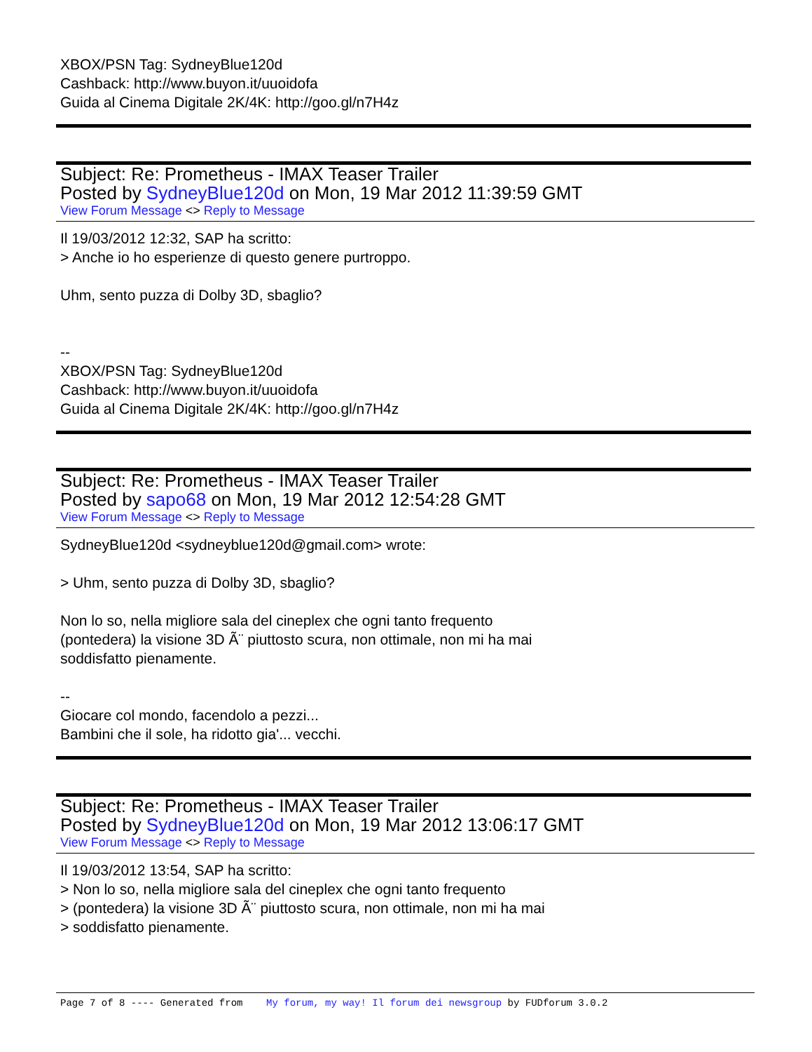XBOX/PSN Tag: SydneyBlue120d
Cashback: http://www.buyon.it/uuoidofa
Guida al Cinema Digitale 2K/4K: http://goo.gl/n7H4z
Subject: Re: Prometheus - IMAX Teaser Trailer
Posted by SydneyBlue120d on Mon, 19 Mar 2012 11:39:59 GMT
View Forum Message <> Reply to Message
Il 19/03/2012 12:32, SAP ha scritto:
> Anche io ho esperienze di questo genere purtroppo.
Uhm, sento puzza di Dolby 3D, sbaglio?
--
XBOX/PSN Tag: SydneyBlue120d
Cashback: http://www.buyon.it/uuoidofa
Guida al Cinema Digitale 2K/4K: http://goo.gl/n7H4z
Subject: Re: Prometheus - IMAX Teaser Trailer
Posted by sapo68 on Mon, 19 Mar 2012 12:54:28 GMT
View Forum Message <> Reply to Message
SydneyBlue120d <sydneyblue120d@gmail.com> wrote:
> Uhm, sento puzza di Dolby 3D, sbaglio?
Non lo so, nella migliore sala del cineplex che ogni tanto frequento
(pontedera) la visione 3D Ã¨ piuttosto scura, non ottimale, non mi ha mai
soddisfatto pienamente.
--
Giocare col mondo, facendolo a pezzi...
Bambini che il sole, ha ridotto gia'... vecchi.
Subject: Re: Prometheus - IMAX Teaser Trailer
Posted by SydneyBlue120d on Mon, 19 Mar 2012 13:06:17 GMT
View Forum Message <> Reply to Message
Il 19/03/2012 13:54, SAP ha scritto:
> Non lo so, nella migliore sala del cineplex che ogni tanto frequento
> (pontedera) la visione 3D Ã¨ piuttosto scura, non ottimale, non mi ha mai
> soddisfatto pienamente.
Page 7 of 8 ---- Generated from My forum, my way! Il forum dei newsgroup by FUDforum 3.0.2